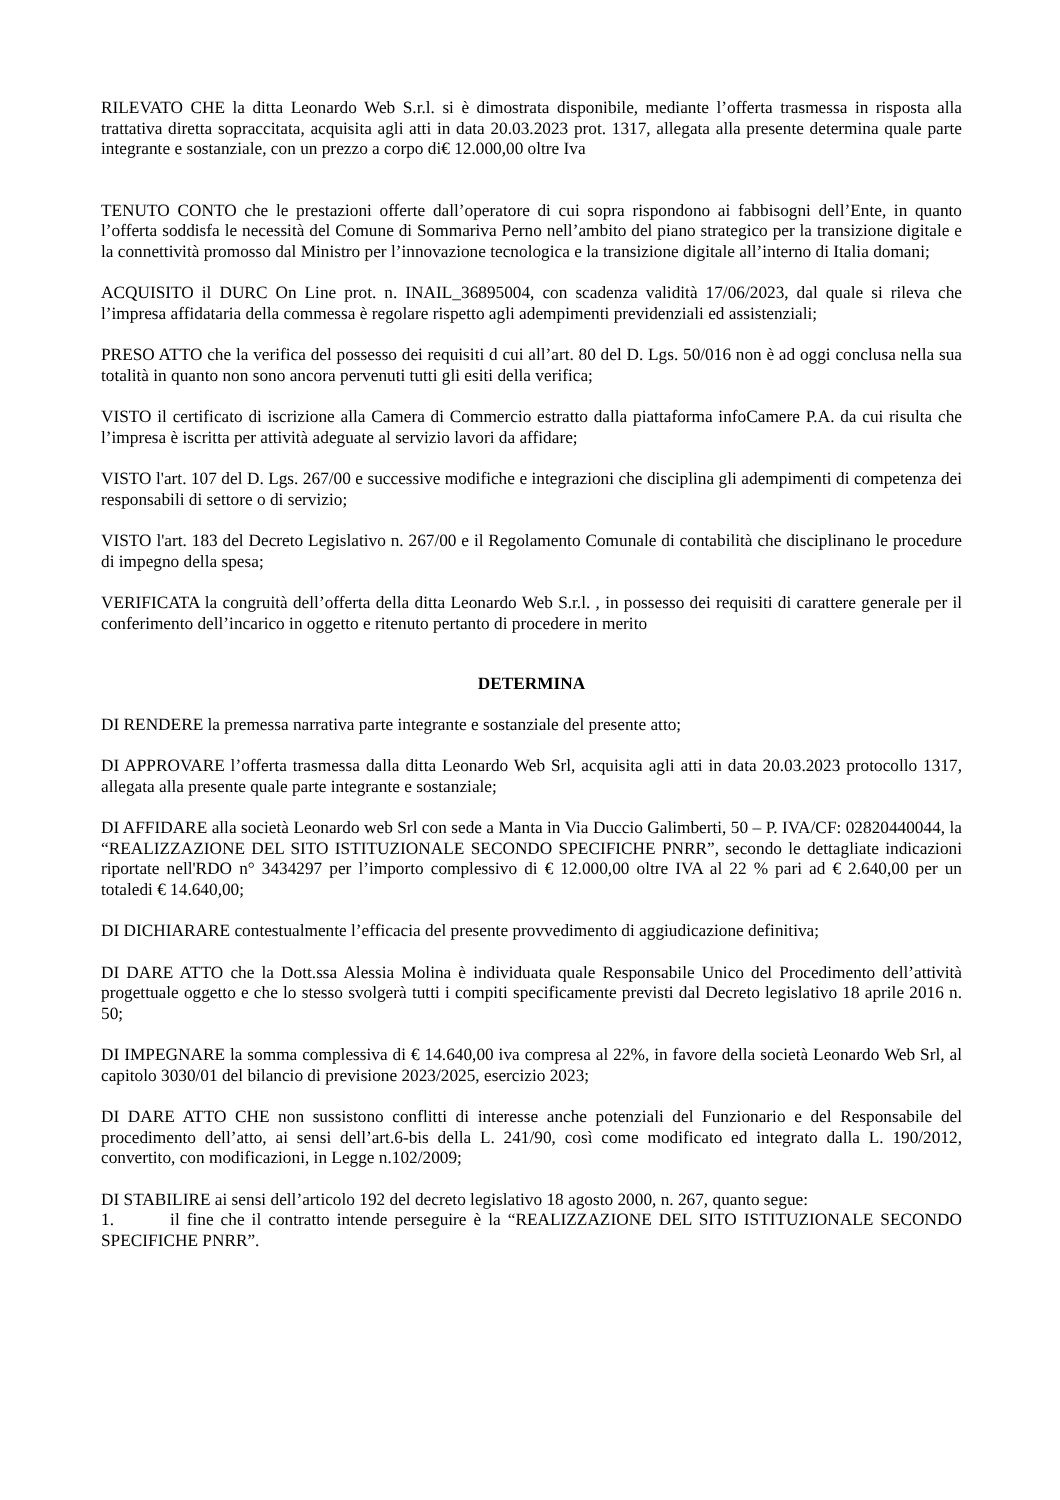RILEVATO CHE la ditta Leonardo Web S.r.l. si è dimostrata disponibile, mediante l’offerta trasmessa in risposta alla trattativa diretta sopraccitata, acquisita agli atti in data 20.03.2023 prot. 1317, allegata alla presente determina quale parte integrante e sostanziale, con un prezzo a corpo di€ 12.000,00 oltre Iva
TENUTO CONTO che le prestazioni offerte dall’operatore di cui sopra rispondono ai fabbisogni dell’Ente, in quanto l’offerta soddisfa le necessità del Comune di Sommariva Perno nell’ambito del piano strategico per la transizione digitale e la connettività promosso dal Ministro per l’innovazione tecnologica e la transizione digitale all’interno di Italia domani;
ACQUISITO il DURC On Line prot. n. INAIL_36895004, con scadenza validità 17/06/2023, dal quale si rileva che l’impresa affidataria della commessa è regolare rispetto agli adempimenti previdenziali ed assistenziali;
PRESO ATTO che la verifica del possesso dei requisiti d cui all’art. 80 del D. Lgs. 50/016 non è ad oggi conclusa nella sua totalità in quanto non sono ancora pervenuti tutti gli esiti della verifica;
VISTO il certificato di iscrizione alla Camera di Commercio estratto dalla piattaforma infoCamere P.A. da cui risulta che l’impresa è iscritta per attività adeguate al servizio lavori da affidare;
VISTO l'art. 107 del D. Lgs. 267/00 e successive modifiche e integrazioni che disciplina gli adempimenti di competenza dei responsabili di settore o di servizio;
VISTO l'art. 183 del Decreto Legislativo n. 267/00 e il Regolamento Comunale di contabilità che disciplinano le procedure di impegno della spesa;
VERIFICATA la congruità dell’offerta della ditta Leonardo Web S.r.l. , in possesso dei requisiti di carattere generale per il conferimento dell’incarico in oggetto e ritenuto pertanto di procedere in merito
DETERMINA
DI RENDERE la premessa narrativa parte integrante e sostanziale del presente atto;
DI APPROVARE l’offerta trasmessa dalla ditta Leonardo Web Srl, acquisita agli atti in data 20.03.2023 protocollo 1317, allegata alla presente quale parte integrante e sostanziale;
DI AFFIDARE alla società Leonardo web Srl con sede a Manta in Via Duccio Galimberti, 50 – P. IVA/CF: 02820440044, la “REALIZZAZIONE DEL SITO ISTITUZIONALE SECONDO SPECIFICHE PNRR”, secondo le dettagliate indicazioni riportate nell'RDO n° 3434297 per l’importo complessivo di € 12.000,00 oltre IVA al 22 % pari ad € 2.640,00 per un totaledi € 14.640,00;
DI DICHIARARE contestualmente l’efficacia del presente provvedimento di aggiudicazione definitiva;
DI DARE ATTO che la Dott.ssa Alessia Molina è individuata quale Responsabile Unico del Procedimento dell’attività progettuale oggetto e che lo stesso svolgerà tutti i compiti specificamente previsti dal Decreto legislativo 18 aprile 2016 n. 50;
DI IMPEGNARE la somma complessiva di € 14.640,00 iva compresa al 22%, in favore della società Leonardo Web Srl, al capitolo 3030/01 del bilancio di previsione 2023/2025, esercizio 2023;
DI DARE ATTO CHE non sussistono conflitti di interesse anche potenziali del Funzionario e del Responsabile del procedimento dell’atto, ai sensi dell’art.6-bis della L. 241/90, così come modificato ed integrato dalla L. 190/2012, convertito, con modificazioni, in Legge n.102/2009;
DI STABILIRE ai sensi dell’articolo 192 del decreto legislativo 18 agosto 2000, n. 267, quanto segue:
1. il fine che il contratto intende perseguire è la “REALIZZAZIONE DEL SITO ISTITUZIONALE SECONDO SPECIFICHE PNRR”.